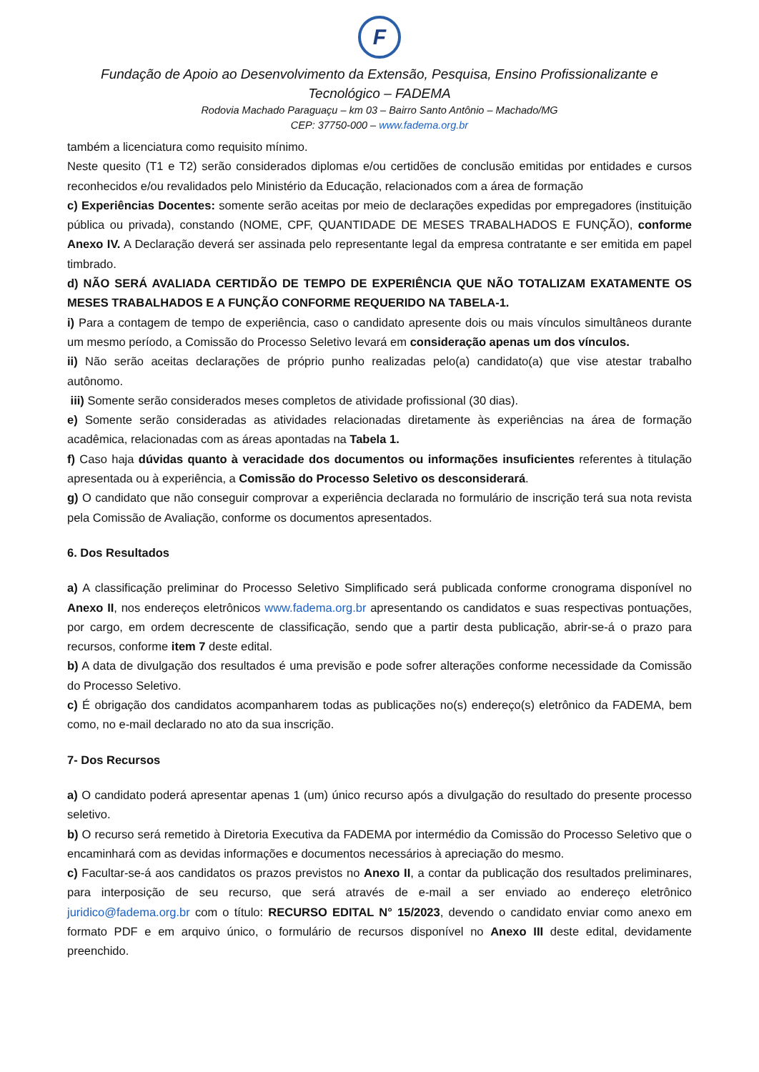F
Fundação de Apoio ao Desenvolvimento da Extensão, Pesquisa, Ensino Profissionalizante e Tecnológico – FADEMA
Rodovia Machado Paraguaçu – km 03 – Bairro Santo Antônio – Machado/MG
CEP: 37750-000 – www.fadema.org.br
também a licenciatura como requisito mínimo.
Neste quesito (T1 e T2) serão considerados diplomas e/ou certidões de conclusão emitidas por entidades e cursos reconhecidos e/ou revalidados pelo Ministério da Educação, relacionados com a área de formação
c) Experiências Docentes: somente serão aceitas por meio de declarações expedidas por empregadores (instituição pública ou privada), constando (NOME, CPF, QUANTIDADE DE MESES TRABALHADOS E FUNÇÃO), conforme Anexo IV. A Declaração deverá ser assinada pelo representante legal da empresa contratante e ser emitida em papel timbrado.
d) NÃO SERÁ AVALIADA CERTIDÃO DE TEMPO DE EXPERIÊNCIA QUE NÃO TOTALIZAM EXATAMENTE OS MESES TRABALHADOS E A FUNÇÃO CONFORME REQUERIDO NA TABELA-1.
i) Para a contagem de tempo de experiência, caso o candidato apresente dois ou mais vínculos simultâneos durante um mesmo período, a Comissão do Processo Seletivo levará em consideração apenas um dos vínculos.
ii) Não serão aceitas declarações de próprio punho realizadas pelo(a) candidato(a) que vise atestar trabalho autônomo.
iii) Somente serão considerados meses completos de atividade profissional (30 dias).
e) Somente serão consideradas as atividades relacionadas diretamente às experiências na área de formação acadêmica, relacionadas com as áreas apontadas na Tabela 1.
f) Caso haja dúvidas quanto à veracidade dos documentos ou informações insuficientes referentes à titulação apresentada ou à experiência, a Comissão do Processo Seletivo os desconsiderará.
g) O candidato que não conseguir comprovar a experiência declarada no formulário de inscrição terá sua nota revista pela Comissão de Avaliação, conforme os documentos apresentados.
6. Dos Resultados
a) A classificação preliminar do Processo Seletivo Simplificado será publicada conforme cronograma disponível no Anexo II, nos endereços eletrônicos www.fadema.org.br apresentando os candidatos e suas respectivas pontuações, por cargo, em ordem decrescente de classificação, sendo que a partir desta publicação, abrir-se-á o prazo para recursos, conforme item 7 deste edital.
b) A data de divulgação dos resultados é uma previsão e pode sofrer alterações conforme necessidade da Comissão do Processo Seletivo.
c) É obrigação dos candidatos acompanharem todas as publicações no(s) endereço(s) eletrônico da FADEMA, bem como, no e-mail declarado no ato da sua inscrição.
7- Dos Recursos
a) O candidato poderá apresentar apenas 1 (um) único recurso após a divulgação do resultado do presente processo seletivo.
b) O recurso será remetido à Diretoria Executiva da FADEMA por intermédio da Comissão do Processo Seletivo que o encaminhará com as devidas informações e documentos necessários à apreciação do mesmo.
c) Facultar-se-á aos candidatos os prazos previstos no Anexo II, a contar da publicação dos resultados preliminares, para interposição de seu recurso, que será através de e-mail a ser enviado ao endereço eletrônico juridico@fadema.org.br com o título: RECURSO EDITAL N° 15/2023, devendo o candidato enviar como anexo em formato PDF e em arquivo único, o formulário de recursos disponível no Anexo III deste edital, devidamente preenchido.